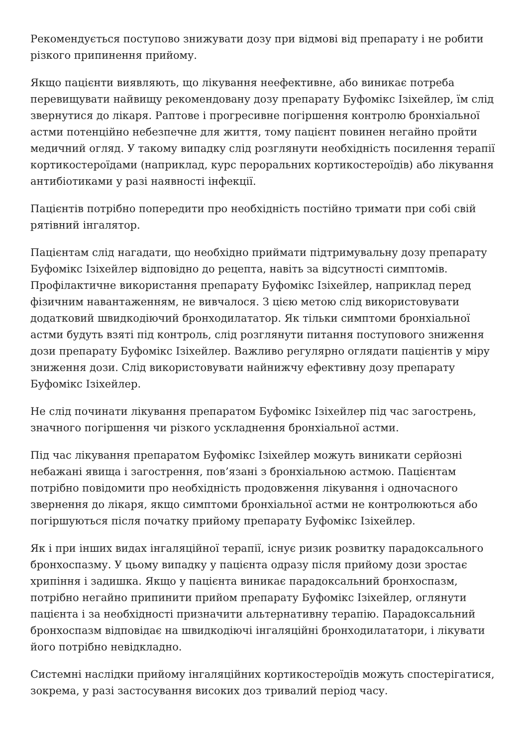Рекомендується поступово знижувати дозу при відмові від препарату і не робити різкого припинення прийому.
Якщо пацієнти виявляють, що лікування неефективне, або виникає потреба перевищувати найвищу рекомендовану дозу препарату Буфомікс Ізіхейлер, їм слід звернутися до лікаря. Раптове і прогресивне погіршення контролю бронхіальної астми потенційно небезпечне для життя, тому пацієнт повинен негайно пройти медичний огляд. У такому випадку слід розглянути необхідність посилення терапії кортикостероїдами (наприклад, курс пероральних кортикостероїдів) або лікування антибіотиками у разі наявності інфекції.
Пацієнтів потрібно попередити про необхідність постійно тримати при собі свій рятівний інгалятор.
Пацієнтам слід нагадати, що необхідно приймати підтримувальну дозу препарату Буфомікс Ізіхейлер відповідно до рецепта, навіть за відсутності симптомів. Профілактичне використання препарату Буфомікс Ізіхейлер, наприклад перед фізичним навантаженням, не вивчалося. З цією метою слід використовувати додатковий швидкодіючий бронходилататор. Як тільки симптоми бронхіальної астми будуть взяті під контроль, слід розглянути питання поступового зниження дози препарату Буфомікс Ізіхейлер. Важливо регулярно оглядати пацієнтів у міру зниження дози. Слід використовувати найнижчу ефективну дозу препарату Буфомікс Ізіхейлер.
Не слід починати лікування препаратом Буфомікс Ізіхейлер під час загострень, значного погіршення чи різкого ускладнення бронхіальної астми.
Під час лікування препаратом Буфомікс Ізіхейлер можуть виникати серйозні небажані явища і загострення, пов’язані з бронхіальною астмою. Пацієнтам потрібно повідомити про необхідність продовження лікування і одночасного звернення до лікаря, якщо симптоми бронхіальної астми не контролюються або погіршуються після початку прийому препарату Буфомікс Ізіхейлер.
Як і при інших видах інгаляційної терапії, існує ризик розвитку парадоксального бронхоспазму. У цьому випадку у пацієнта одразу після прийому дози зростає хрипіння і задишка. Якщо у пацієнта виникає парадоксальний бронхоспазм, потрібно негайно припинити прийом препарату Буфомікс Ізіхейлер, оглянути пацієнта і за необхідності призначити альтернативну терапію. Парадоксальний бронхоспазм відповідає на швидкодіючі інгаляційні бронходилататори, і лікувати його потрібно невідкладно.
Системні наслідки прийому інгаляційних кортикостероїдів можуть спостерігатися, зокрема, у разі застосування високих доз тривалий період часу.